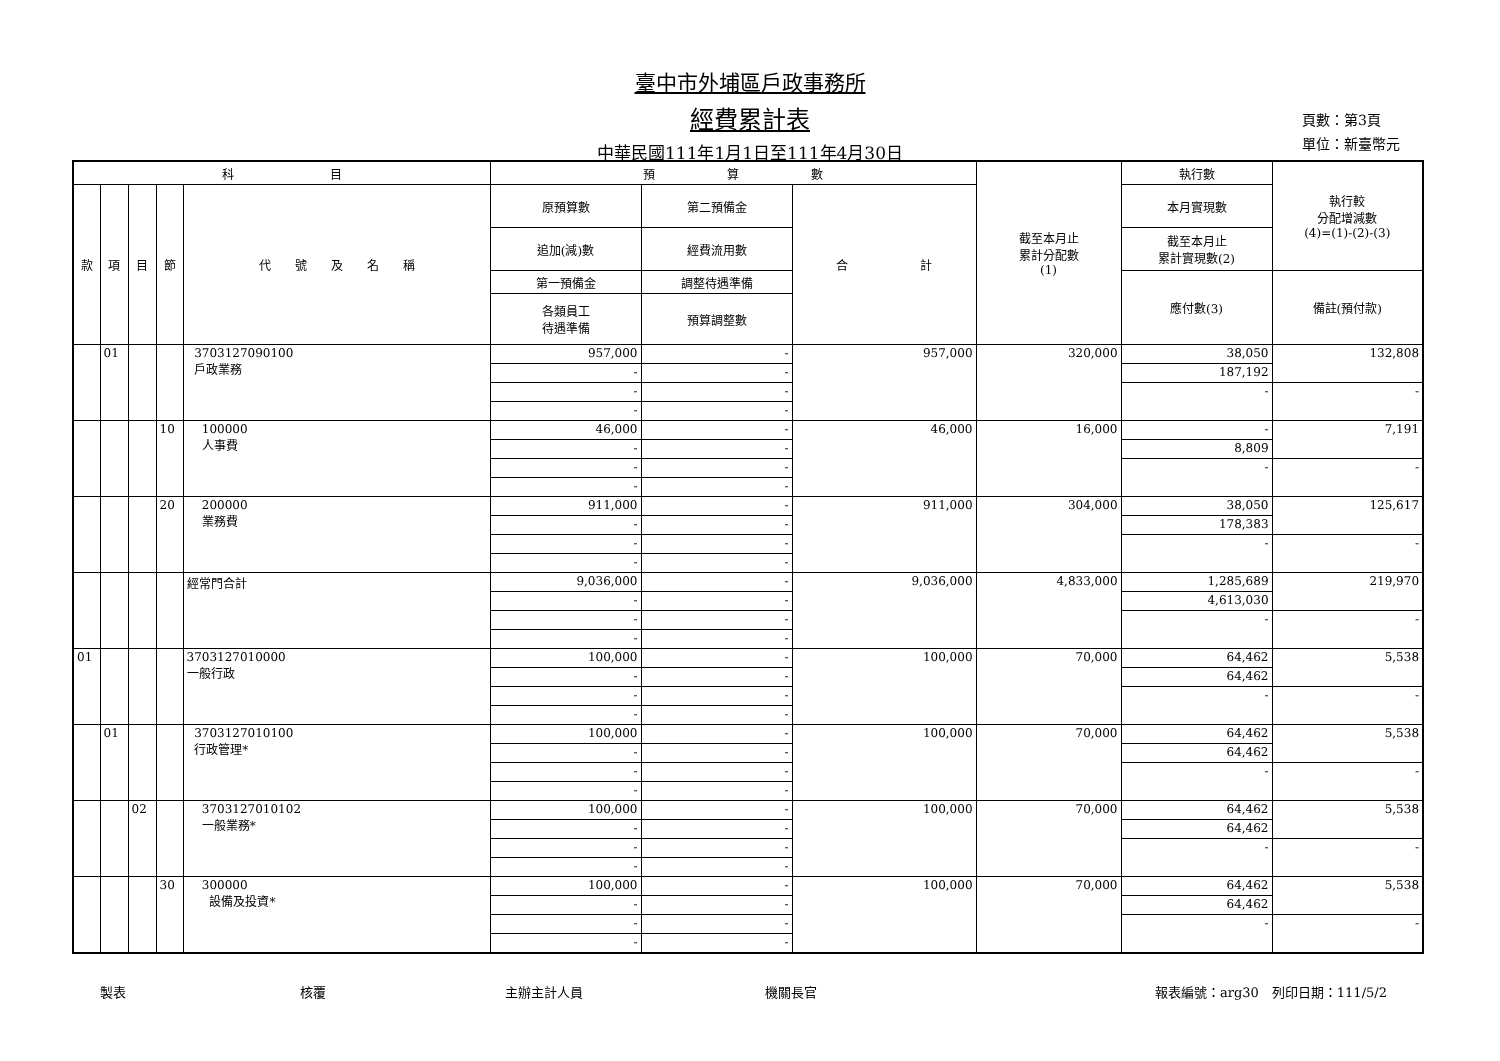臺中市外埔區戶政事務所
經費累計表
中華民國111年1月1日至111年4月30日
頁數：第3頁
單位：新臺幣元
| 科 目 | | | | | 預 算 數 | | | 截至本月止 累計分配數 (1) | 執行數 | 執行較 分配增減數 (4)=(1)-(2)-(3) |
| --- | --- | --- | --- | --- | --- | --- | --- | --- | --- | --- |
| 款 | 項 | 目 | 節 | 代 號 及 名 稱 | 原預算數 | 第二預備金 | 合 計 | | 本月實現數 | |
| | | | | | 追加(減)數 | 經費流用數 | | | 截至本月止 累計實現數(2) | |
| | | | | | 第一預備金 | 調整待遇準備 | | | 應付數(3) | 備註(預付款) |
| | | | | | 各類員工 待遇準備 | 預算調整數 | | | | |
| | 01 | | | 3703127090100 戶政業務 | 957,000 | - | 957,000 | 320,000 | 38,050 | 132,808 |
| | | | | | - | - | | | 187,192 | |
| | | | | | - | - | | | - | - |
| | | | | | - | - | | | | |
| | | | 10 | 100000 人事費 | 46,000 | - | 46,000 | 16,000 | - | 7,191 |
| | | | | | - | - | | | 8,809 | |
| | | | | | - | - | | | - | - |
| | | | | | - | - | | | | |
| | | | 20 | 200000 業務費 | 911,000 | - | 911,000 | 304,000 | 38,050 | 125,617 |
| | | | | | - | - | | | 178,383 | |
| | | | | | - | - | | | - | - |
| | | | | | - | - | | | | |
| | | | | 經常門合計 | 9,036,000 | - | 9,036,000 | 4,833,000 | 1,285,689 | 219,970 |
| | | | | | - | - | | | 4,613,030 | |
| | | | | | - | - | | | - | - |
| | | | | | - | - | | | | |
| 01 | | | | 3703127010000 一般行政 | 100,000 | - | 100,000 | 70,000 | 64,462 | 5,538 |
| | | | | | - | - | | | 64,462 | |
| | | | | | - | - | | | - | - |
| | | | | | - | - | | | | |
| | 01 | | | 3703127010100 行政管理* | 100,000 | - | 100,000 | 70,000 | 64,462 | 5,538 |
| | | | | | - | - | | | 64,462 | |
| | | | | | - | - | | | - | - |
| | | | | | - | - | | | | |
| | | 02 | | 3703127010102 一般業務* | 100,000 | - | 100,000 | 70,000 | 64,462 | 5,538 |
| | | | | | - | - | | | 64,462 | |
| | | | | | - | - | | | - | - |
| | | | | | - | - | | | | |
| | | | 30 | 300000 設備及投資* | 100,000 | - | 100,000 | 70,000 | 64,462 | 5,538 |
| | | | | | - | - | | | 64,462 | |
| | | | | | - | - | | | - | - |
| | | | | | - | - | | | | |
製表 核覆 主辦主計人員 機關長官 報表編號：arg30　列印日期：111/5/2